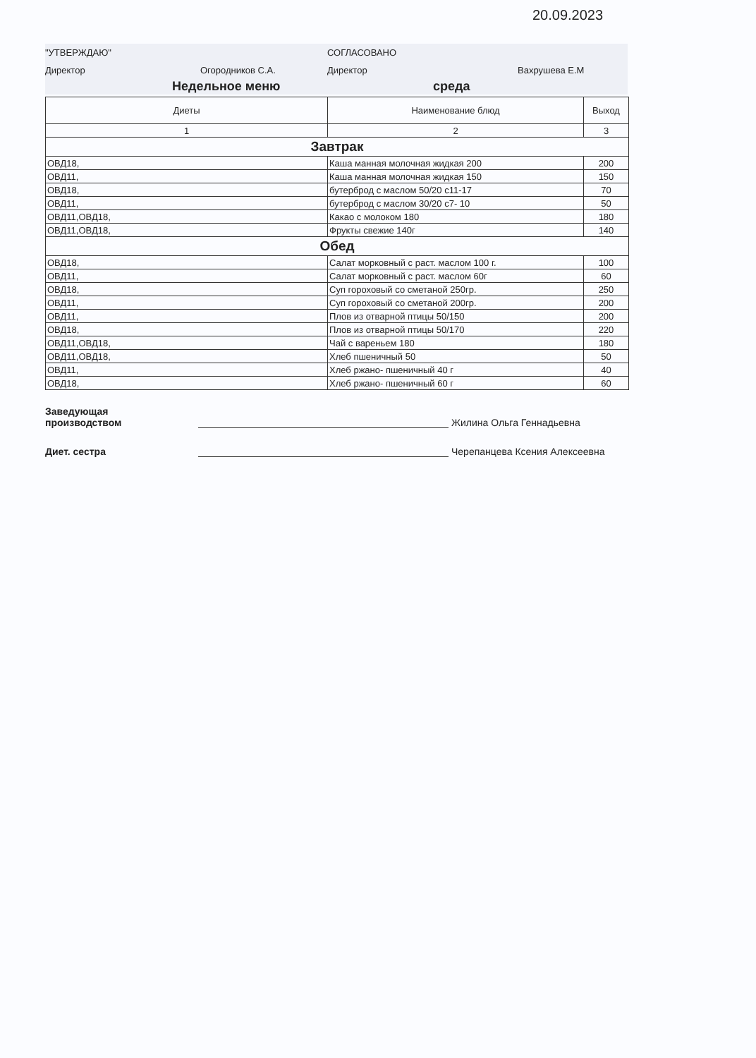20.09.2023
"УТВЕРЖДАЮ" СОГЛАСОВАНО
Директор Огородников С.А. Директор Вахрушева Е.М
Недельное меню среда
| Диеты | Наименование блюд | Выход |
| --- | --- | --- |
| 1 | 2 | 3 |
| Завтрак | | |
| ОВД18, | Каша манная молочная жидкая 200 | 200 |
| ОВД11, | Каша манная молочная жидкая 150 | 150 |
| ОВД18, | бутерброд с маслом 50/20 с11-17 | 70 |
| ОВД11, | бутерброд с маслом 30/20 с7- 10 | 50 |
| ОВД11,ОВД18, | Какао с молоком 180 | 180 |
| ОВД11,ОВД18, | Фрукты свежие 140г | 140 |
| Обед | | |
| ОВД18, | Салат морковный с раст. маслом 100 г. | 100 |
| ОВД11, | Салат морковный с раст. маслом 60г | 60 |
| ОВД18, | Суп гороховый со сметаной 250гр. | 250 |
| ОВД11, | Суп гороховый со сметаной 200гр. | 200 |
| ОВД11, | Плов из отварной птицы 50/150 | 200 |
| ОВД18, | Плов из отварной птицы 50/170 | 220 |
| ОВД11,ОВД18, | Чай с вареньем 180 | 180 |
| ОВД11,ОВД18, | Хлеб пшеничный 50 | 50 |
| ОВД11, | Хлеб ржано- пшеничный 40 г | 40 |
| ОВД18, | Хлеб ржано- пшеничный 60 г | 60 |
Заведующая
производством
Жилина Ольга Геннадьевна
Диет. сестра
Черепанцева Ксения Алексеевна